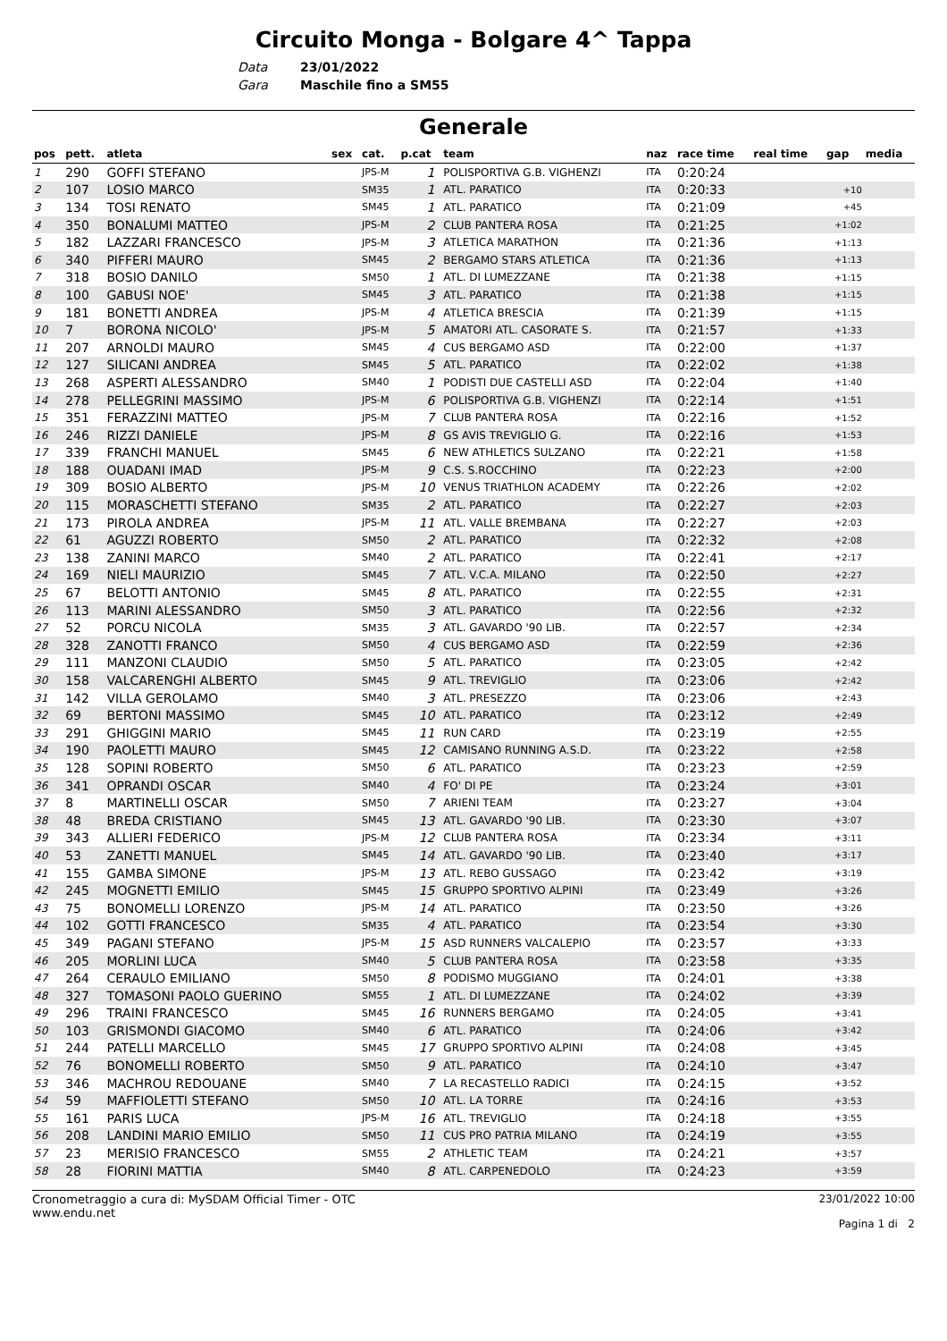Circuito Monga - Bolgare 4^ Tappa
Data 23/01/2022
Gara Maschile fino a SM55
Generale
| pos | pett. | atleta | sex | cat. | p.cat | team | naz | race time | real time | gap | media |
| --- | --- | --- | --- | --- | --- | --- | --- | --- | --- | --- | --- |
| 1 | 290 | GOFFI STEFANO | | JPS-M | 1 | POLISPORTIVA G.B. VIGHENZI | ITA | 0:20:24 | | | |
| 2 | 107 | LOSIO MARCO | | SM35 | 1 | ATL. PARATICO | ITA | 0:20:33 | | +10 | |
| 3 | 134 | TOSI RENATO | | SM45 | 1 | ATL. PARATICO | ITA | 0:21:09 | | +45 | |
| 4 | 350 | BONALUMI MATTEO | | JPS-M | 2 | CLUB PANTERA ROSA | ITA | 0:21:25 | | +1:02 | |
| 5 | 182 | LAZZARI FRANCESCO | | JPS-M | 3 | ATLETICA MARATHON | ITA | 0:21:36 | | +1:13 | |
| 6 | 340 | PIFFERI MAURO | | SM45 | 2 | BERGAMO STARS ATLETICA | ITA | 0:21:36 | | +1:13 | |
| 7 | 318 | BOSIO DANILO | | SM50 | 1 | ATL. DI LUMEZZANE | ITA | 0:21:38 | | +1:15 | |
| 8 | 100 | GABUSI NOE' | | SM45 | 3 | ATL. PARATICO | ITA | 0:21:38 | | +1:15 | |
| 9 | 181 | BONETTI ANDREA | | JPS-M | 4 | ATLETICA BRESCIA | ITA | 0:21:39 | | +1:15 | |
| 10 | 7 | BORONA NICOLO' | | JPS-M | 5 | AMATORI ATL. CASORATE S. | ITA | 0:21:57 | | +1:33 | |
| 11 | 207 | ARNOLDI MAURO | | SM45 | 4 | CUS BERGAMO ASD | ITA | 0:22:00 | | +1:37 | |
| 12 | 127 | SILICANI ANDREA | | SM45 | 5 | ATL. PARATICO | ITA | 0:22:02 | | +1:38 | |
| 13 | 268 | ASPERTI ALESSANDRO | | SM40 | 1 | PODISTI DUE CASTELLI ASD | ITA | 0:22:04 | | +1:40 | |
| 14 | 278 | PELLEGRINI MASSIMO | | JPS-M | 6 | POLISPORTIVA G.B. VIGHENZI | ITA | 0:22:14 | | +1:51 | |
| 15 | 351 | FERAZZINI MATTEO | | JPS-M | 7 | CLUB PANTERA ROSA | ITA | 0:22:16 | | +1:52 | |
| 16 | 246 | RIZZI DANIELE | | JPS-M | 8 | GS AVIS TREVIGLIO G. | ITA | 0:22:16 | | +1:53 | |
| 17 | 339 | FRANCHI MANUEL | | SM45 | 6 | NEW ATHLETICS SULZANO | ITA | 0:22:21 | | +1:58 | |
| 18 | 188 | OUADANI IMAD | | JPS-M | 9 | C.S. S.ROCCHINO | ITA | 0:22:23 | | +2:00 | |
| 19 | 309 | BOSIO ALBERTO | | JPS-M | 10 | VENUS TRIATHLON ACADEMY | ITA | 0:22:26 | | +2:02 | |
| 20 | 115 | MORASCHETTI STEFANO | | SM35 | 2 | ATL. PARATICO | ITA | 0:22:27 | | +2:03 | |
| 21 | 173 | PIROLA ANDREA | | JPS-M | 11 | ATL. VALLE BREMBANA | ITA | 0:22:27 | | +2:03 | |
| 22 | 61 | AGUZZI ROBERTO | | SM50 | 2 | ATL. PARATICO | ITA | 0:22:32 | | +2:08 | |
| 23 | 138 | ZANINI MARCO | | SM40 | 2 | ATL. PARATICO | ITA | 0:22:41 | | +2:17 | |
| 24 | 169 | NIELI MAURIZIO | | SM45 | 7 | ATL. V.C.A. MILANO | ITA | 0:22:50 | | +2:27 | |
| 25 | 67 | BELOTTI ANTONIO | | SM45 | 8 | ATL. PARATICO | ITA | 0:22:55 | | +2:31 | |
| 26 | 113 | MARINI ALESSANDRO | | SM50 | 3 | ATL. PARATICO | ITA | 0:22:56 | | +2:32 | |
| 27 | 52 | PORCU NICOLA | | SM35 | 3 | ATL. GAVARDO '90 LIB. | ITA | 0:22:57 | | +2:34 | |
| 28 | 328 | ZANOTTI FRANCO | | SM50 | 4 | CUS BERGAMO ASD | ITA | 0:22:59 | | +2:36 | |
| 29 | 111 | MANZONI CLAUDIO | | SM50 | 5 | ATL. PARATICO | ITA | 0:23:05 | | +2:42 | |
| 30 | 158 | VALCARENGHI ALBERTO | | SM45 | 9 | ATL. TREVIGLIO | ITA | 0:23:06 | | +2:42 | |
| 31 | 142 | VILLA GEROLAMO | | SM40 | 3 | ATL. PRESEZZO | ITA | 0:23:06 | | +2:43 | |
| 32 | 69 | BERTONI MASSIMO | | SM45 | 10 | ATL. PARATICO | ITA | 0:23:12 | | +2:49 | |
| 33 | 291 | GHIGGINI MARIO | | SM45 | 11 | RUN CARD | ITA | 0:23:19 | | +2:55 | |
| 34 | 190 | PAOLETTI MAURO | | SM45 | 12 | CAMISANO RUNNING A.S.D. | ITA | 0:23:22 | | +2:58 | |
| 35 | 128 | SOPINI ROBERTO | | SM50 | 6 | ATL. PARATICO | ITA | 0:23:23 | | +2:59 | |
| 36 | 341 | OPRANDI OSCAR | | SM40 | 4 | FO' DI PE | ITA | 0:23:24 | | +3:01 | |
| 37 | 8 | MARTINELLI OSCAR | | SM50 | 7 | ARIENI TEAM | ITA | 0:23:27 | | +3:04 | |
| 38 | 48 | BREDA CRISTIANO | | SM45 | 13 | ATL. GAVARDO '90 LIB. | ITA | 0:23:30 | | +3:07 | |
| 39 | 343 | ALLIERI FEDERICO | | JPS-M | 12 | CLUB PANTERA ROSA | ITA | 0:23:34 | | +3:11 | |
| 40 | 53 | ZANETTI MANUEL | | SM45 | 14 | ATL. GAVARDO '90 LIB. | ITA | 0:23:40 | | +3:17 | |
| 41 | 155 | GAMBA SIMONE | | JPS-M | 13 | ATL. REBO GUSSAGO | ITA | 0:23:42 | | +3:19 | |
| 42 | 245 | MOGNETTI EMILIO | | SM45 | 15 | GRUPPO SPORTIVO ALPINI | ITA | 0:23:49 | | +3:26 | |
| 43 | 75 | BONOMELLI LORENZO | | JPS-M | 14 | ATL. PARATICO | ITA | 0:23:50 | | +3:26 | |
| 44 | 102 | GOTTI FRANCESCO | | SM35 | 4 | ATL. PARATICO | ITA | 0:23:54 | | +3:30 | |
| 45 | 349 | PAGANI STEFANO | | JPS-M | 15 | ASD RUNNERS VALCALEPIO | ITA | 0:23:57 | | +3:33 | |
| 46 | 205 | MORLINI LUCA | | SM40 | 5 | CLUB PANTERA ROSA | ITA | 0:23:58 | | +3:35 | |
| 47 | 264 | CERAULO EMILIANO | | SM50 | 8 | PODISMO MUGGIANO | ITA | 0:24:01 | | +3:38 | |
| 48 | 327 | TOMASONI PAOLO GUERINO | | SM55 | 1 | ATL. DI LUMEZZANE | ITA | 0:24:02 | | +3:39 | |
| 49 | 296 | TRAINI FRANCESCO | | SM45 | 16 | RUNNERS BERGAMO | ITA | 0:24:05 | | +3:41 | |
| 50 | 103 | GRISMONDI GIACOMO | | SM40 | 6 | ATL. PARATICO | ITA | 0:24:06 | | +3:42 | |
| 51 | 244 | PATELLI MARCELLO | | SM45 | 17 | GRUPPO SPORTIVO ALPINI | ITA | 0:24:08 | | +3:45 | |
| 52 | 76 | BONOMELLI ROBERTO | | SM50 | 9 | ATL. PARATICO | ITA | 0:24:10 | | +3:47 | |
| 53 | 346 | MACHROU REDOUANE | | SM40 | 7 | LA RECASTELLO RADICI | ITA | 0:24:15 | | +3:52 | |
| 54 | 59 | MAFFIOLETTI STEFANO | | SM50 | 10 | ATL. LA TORRE | ITA | 0:24:16 | | +3:53 | |
| 55 | 161 | PARIS LUCA | | JPS-M | 16 | ATL. TREVIGLIO | ITA | 0:24:18 | | +3:55 | |
| 56 | 208 | LANDINI MARIO EMILIO | | SM50 | 11 | CUS PRO PATRIA MILANO | ITA | 0:24:19 | | +3:55 | |
| 57 | 23 | MERISIO FRANCESCO | | SM55 | 2 | ATHLETIC TEAM | ITA | 0:24:21 | | +3:57 | |
| 58 | 28 | FIORINI MATTIA | | SM40 | 8 | ATL. CARPENEDOLO | ITA | 0:24:23 | | +3:59 | |
Cronometraggio a cura di: MySDAM Official Timer - OTC
www.endu.net
23/01/2022 10:00
Pagina 1 di 2